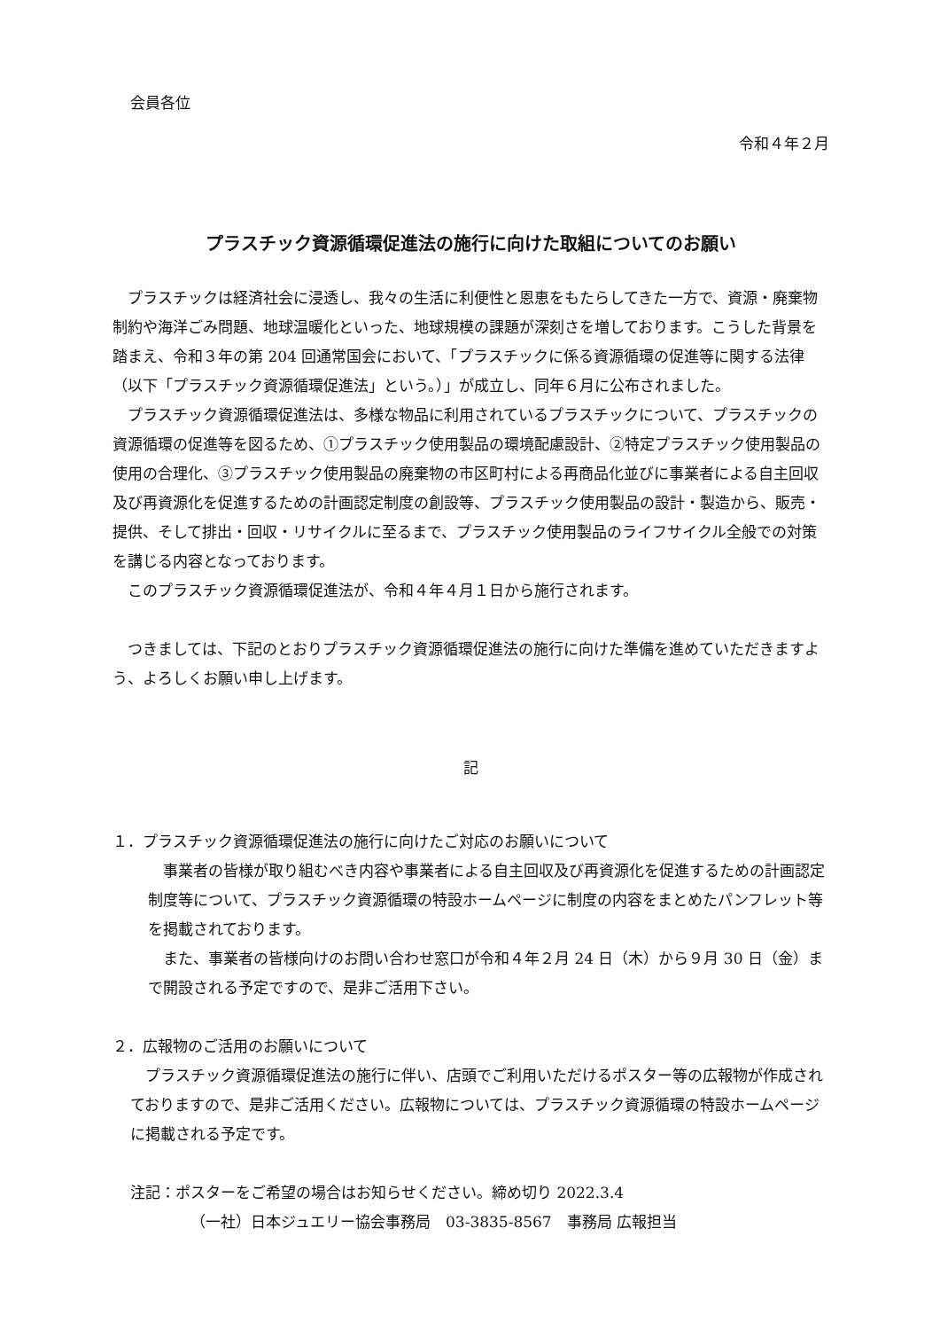会員各位
令和４年２月
プラスチック資源循環促進法の施行に向けた取組についてのお願い
プラスチックは経済社会に浸透し、我々の生活に利便性と恩恵をもたらしてきた一方で、資源・廃棄物制約や海洋ごみ問題、地球温暖化といった、地球規模の課題が深刻さを増しております。こうした背景を踏まえ、令和３年の第 204 回通常国会において、「プラスチックに係る資源循環の促進等に関する法律（以下「プラスチック資源循環促進法」という。）」が成立し、同年６月に公布されました。
プラスチック資源循環促進法は、多様な物品に利用されているプラスチックについて、プラスチックの資源循環の促進等を図るため、①プラスチック使用製品の環境配慮設計、②特定プラスチック使用製品の使用の合理化、③プラスチック使用製品の廃棄物の市区町村による再商品化並びに事業者による自主回収及び再資源化を促進するための計画認定制度の創設等、プラスチック使用製品の設計・製造から、販売・提供、そして排出・回収・リサイクルに至るまで、プラスチック使用製品のライフサイクル全般での対策を講じる内容となっております。
このプラスチック資源循環促進法が、令和４年４月１日から施行されます。
つきましては、下記のとおりプラスチック資源循環促進法の施行に向けた準備を進めていただきますよう、よろしくお願い申し上げます。
記
１．プラスチック資源循環促進法の施行に向けたご対応のお願いについて
事業者の皆様が取り組むべき内容や事業者による自主回収及び再資源化を促進するための計画認定制度等について、プラスチック資源循環の特設ホームページに制度の内容をまとめたパンフレット等を掲載されております。
また、事業者の皆様向けのお問い合わせ窓口が令和４年２月 24 日（木）から９月 30 日（金）まで開設される予定ですので、是非ご活用下さい。
２．広報物のご活用のお願いについて
プラスチック資源循環促進法の施行に伴い、店頭でご利用いただけるポスター等の広報物が作成されておりますので、是非ご活用ください。広報物については、プラスチック資源循環の特設ホームページに掲載される予定です。
注記：ポスターをご希望の場合はお知らせください。締め切り 2022.3.4
（一社）日本ジュエリー協会事務局　03-3835-8567　事務局 広報担当